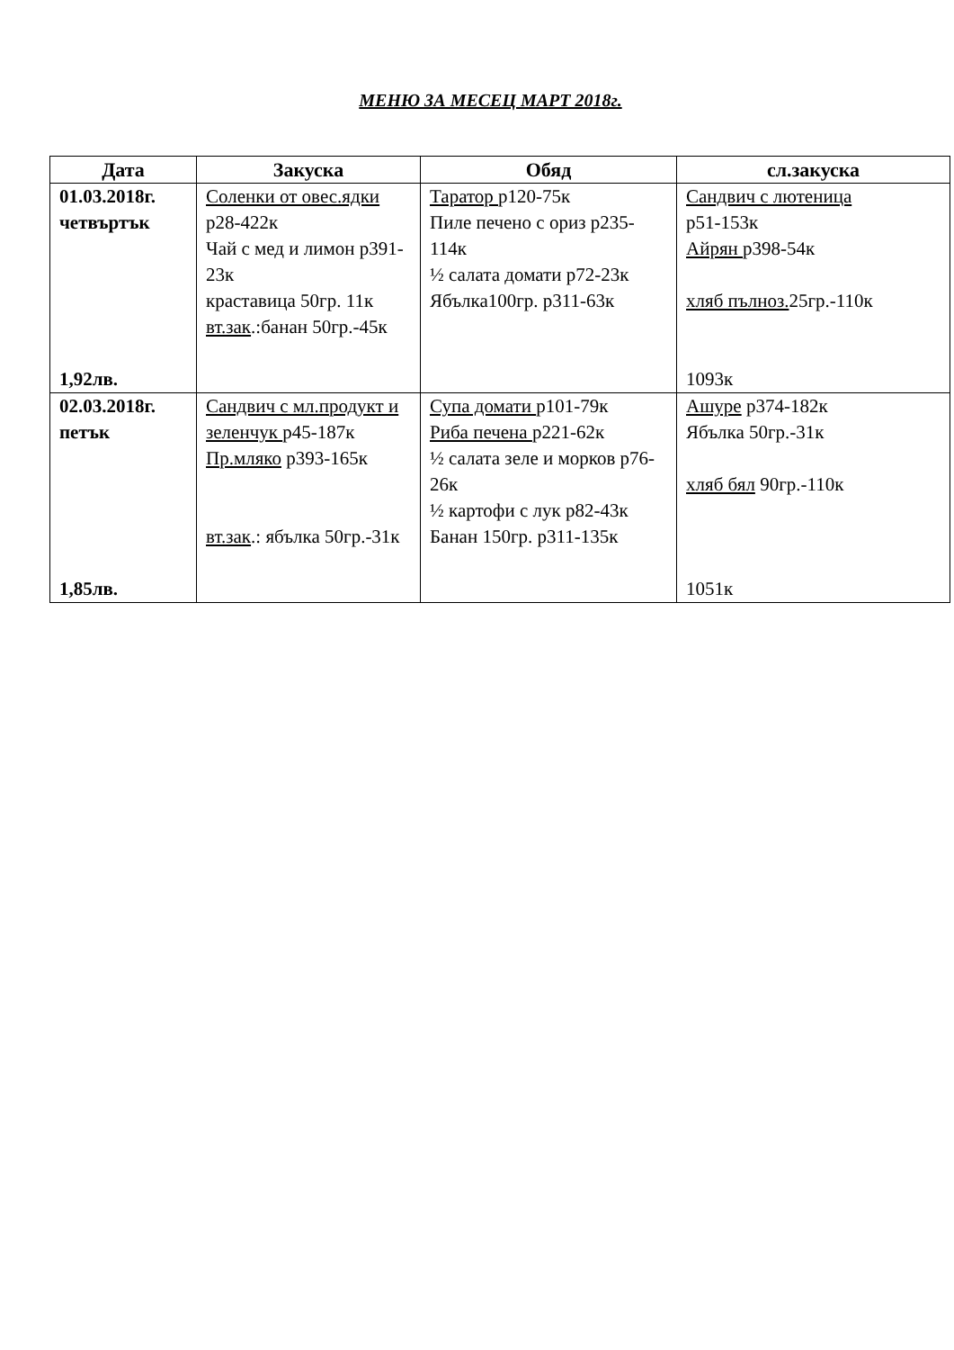МЕНЮ ЗА МЕСЕЦ МАРТ 2018г.
| Дата | Закуска | Обяд | сл.закуска |
| --- | --- | --- | --- |
| 01.03.2018г. четвъртък 1,92лв. | Соленки от овес.ядки р28-422к Чай с мед и лимон р391-23к краставица 50гр. 11к вт.зак .:банан 50гр.-45к | Таратор р120-75к Пиле печено с ориз р235-114к ½ салата домати р72-23к Ябълка100гр. р311-63к | Сандвич с лютеница р51-153к Айрян р398-54к хляб пълноз. 25гр.-110к 1093к |
| 02.03.2018г. петък 1,85лв. | Сандвич с мл.продукт и зеленчук р45-187к Пр.мляко р393-165к вт.зак .: ябълка 50гр.-31к | Супа домати р101-79к Риба печена р221-62к ½ салата зеле и морков р76-26к ½ картофи с лук р82-43к Банан 150гр. р311-135к | Ашуре р374-182к Ябълка 50гр.-31к хляб бял 90гр.-110к 1051к |